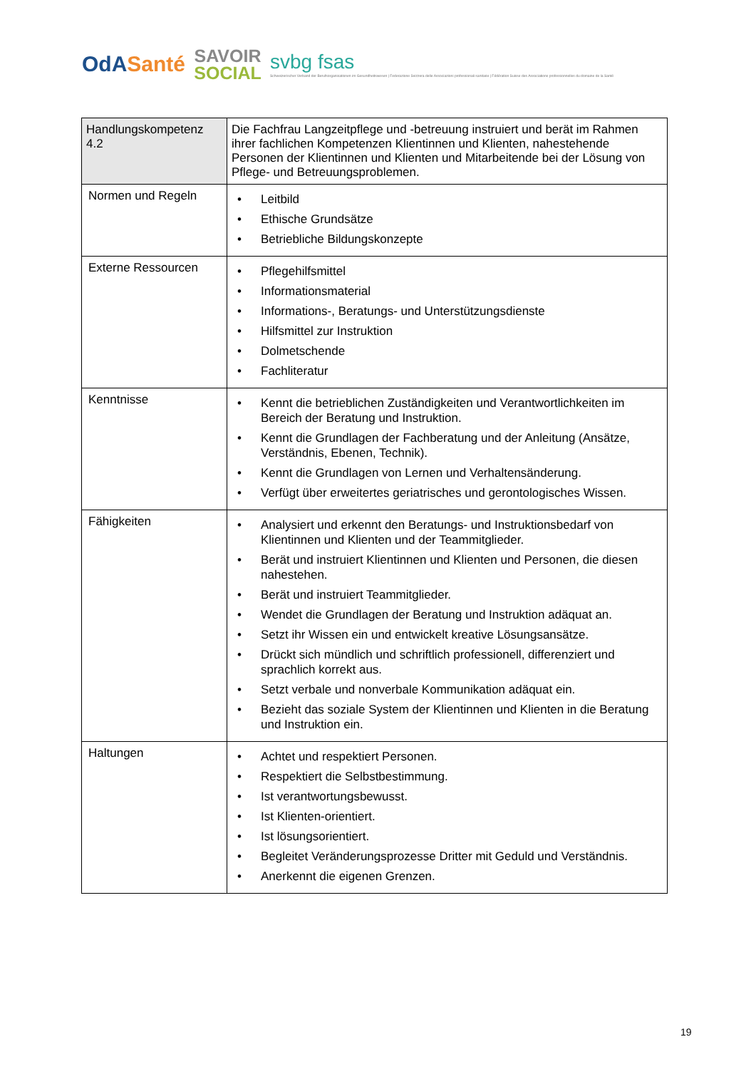OdASanté
SAVOIR
SOCIAL
svbg fsas
Schweizerischer Verband der Berufsorganisationen im Gesundheitswesen | Federazione Svizzera delle Associazioni professionali sanitarie | Fédération Suisse des Associations professionnelles du domaine de la Santé
| Handlungskompetenz 4.2 | Die Fachfrau Langzeitpflege und -betreuung instruiert und berät im Rahmen ihrer fachlichen Kompetenzen Klientinnen und Klienten, nahestehende Personen der Klientinnen und Klienten und Mitarbeitende bei der Lösung von Pflege- und Betreuungsproblemen. |
| Normen und Regeln | Leitbild Ethische Grundsätze Betriebliche Bildungskonzepte |
| Externe Ressourcen | Pflegehilfsmittel Informationsmaterial Informations-, Beratungs- und Unterstützungsdienste Hilfsmittel zur Instruktion Dolmetschende Fachliteratur |
| Kenntnisse | Kennt die betrieblichen Zuständigkeiten und Verantwortlichkeiten im Bereich der Beratung und Instruktion. Kennt die Grundlagen der Fachberatung und der Anleitung (Ansätze, Verständnis, Ebenen, Technik). Kennt die Grundlagen von Lernen und Verhaltensänderung. Verfügt über erweitertes geriatrisches und gerontologisches Wissen. |
| Fähigkeiten | Analysiert und erkennt den Beratungs- und Instruktionsbedarf von Klientinnen und Klienten und der Teammitglieder. Berät und instruiert Klientinnen und Klienten und Personen, die diesen nahestehen. Berät und instruiert Teammitglieder. Wendet die Grundlagen der Beratung und Instruktion adäquat an. Setzt ihr Wissen ein und entwickelt kreative Lösungsansätze. Drückt sich mündlich und schriftlich professionell, differenziert und sprachlich korrekt aus. Setzt verbale und nonverbale Kommunikation adäquat ein. Bezieht das soziale System der Klientinnen und Klienten in die Beratung und Instruktion ein. |
| Haltungen | Achtet und respektiert Personen. Respektiert die Selbstbestimmung. Ist verantwortungsbewusst. Ist Klienten-orientiert. Ist lösungsorientiert. Begleitet Veränderungsprozesse Dritter mit Geduld und Verständnis. Anerkennt die eigenen Grenzen. |
19